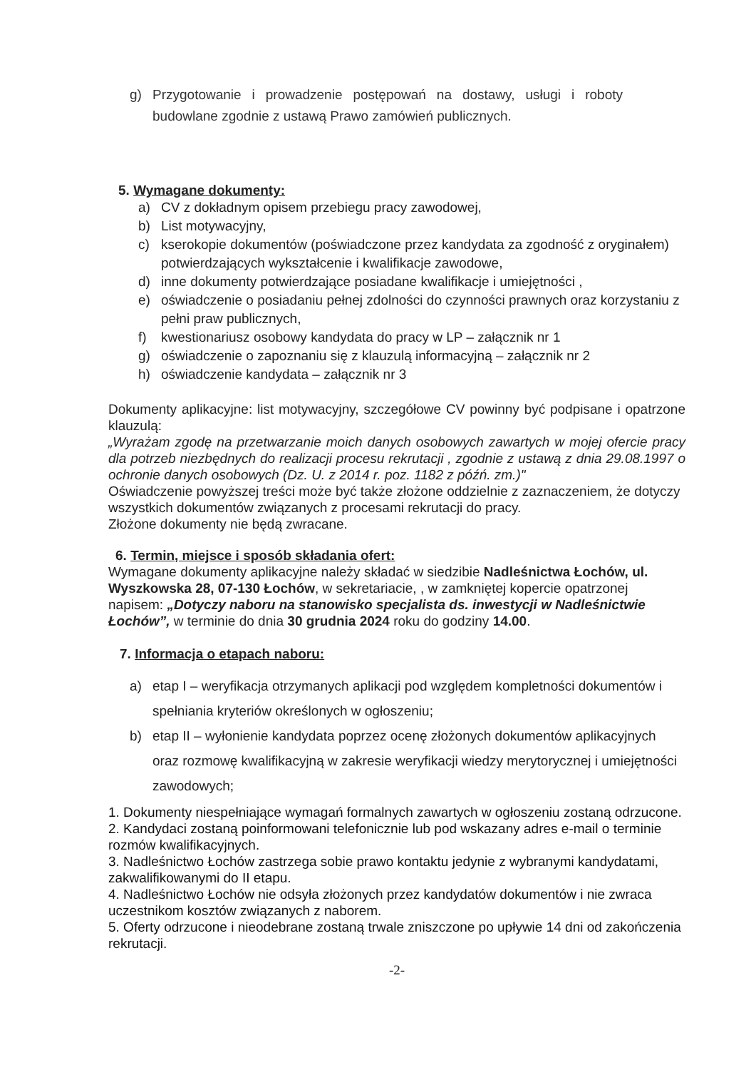g) Przygotowanie i prowadzenie postępowań na dostawy, usługi i roboty budowlane zgodnie z ustawą Prawo zamówień publicznych.
5. Wymagane dokumenty:
a) CV z dokładnym opisem przebiegu pracy zawodowej,
b) List motywacyjny,
c) kserokopie dokumentów (poświadczone przez kandydata za zgodność z oryginałem) potwierdzających wykształcenie i kwalifikacje zawodowe,
d) inne dokumenty potwierdzające posiadane kwalifikacje i umiejętności ,
e) oświadczenie o posiadaniu pełnej zdolności do czynności prawnych oraz korzystaniu z pełni praw publicznych,
f) kwestionariusz osobowy kandydata do pracy w LP – załącznik nr 1
g) oświadczenie o zapoznaniu się z klauzulą informacyjną – załącznik nr 2
h) oświadczenie kandydata – załącznik nr 3
Dokumenty aplikacyjne: list motywacyjny, szczegółowe CV powinny być podpisane i opatrzone klauzulą:
„Wyrażam zgodę na przetwarzanie moich danych osobowych zawartych w mojej ofercie pracy dla potrzeb niezbędnych do realizacji procesu rekrutacji , zgodnie z ustawą z dnia 29.08.1997 o ochronie danych osobowych (Dz. U. z 2014 r. poz. 1182 z późń. zm.)"
Oświadczenie powyższej treści może być także złożone oddzielnie z zaznaczeniem, że dotyczy wszystkich dokumentów związanych z procesami rekrutacji do pracy.
Złożone dokumenty nie będą zwracane.
6. Termin, miejsce i sposób składania ofert:
Wymagane dokumenty aplikacyjne należy składać w siedzibie Nadleśnictwa Łochów, ul. Wyszkowska 28, 07-130 Łochów, w sekretariacie, , w zamkniętej kopercie opatrzonej napisem: „Dotyczy naboru na stanowisko specjalista ds. inwestycji w Nadleśnictwie Łochów”, w terminie do dnia 30 grudnia 2024 roku do godziny 14.00.
7. Informacja o etapach naboru:
a) etap I – weryfikacja otrzymanych aplikacji pod względem kompletności dokumentów i spełniania kryteriów określonych w ogłoszeniu;
b) etap II – wyłonienie kandydata poprzez ocenę złożonych dokumentów aplikacyjnych oraz rozmowę kwalifikacyjną w zakresie weryfikacji wiedzy merytorycznej i umiejętności zawodowych;
1. Dokumenty niespełniające wymagań formalnych zawartych w ogłoszeniu zostaną odrzucone.
2. Kandydaci zostaną poinformowani telefonicznie lub pod wskazany adres e-mail o terminie rozmów kwalifikacyjnych.
3. Nadleśnictwo Łochów zastrzega sobie prawo kontaktu jedynie z wybranymi kandydatami, zakwalifikowanymi do II etapu.
4. Nadleśnictwo Łochów nie odsyła złożonych przez kandydatów dokumentów i nie zwraca uczestnikom kosztów związanych z naborem.
5. Oferty odrzucone i nieodebrane zostaną trwale zniszczone po upływie 14 dni od zakończenia rekrutacji.
-2-